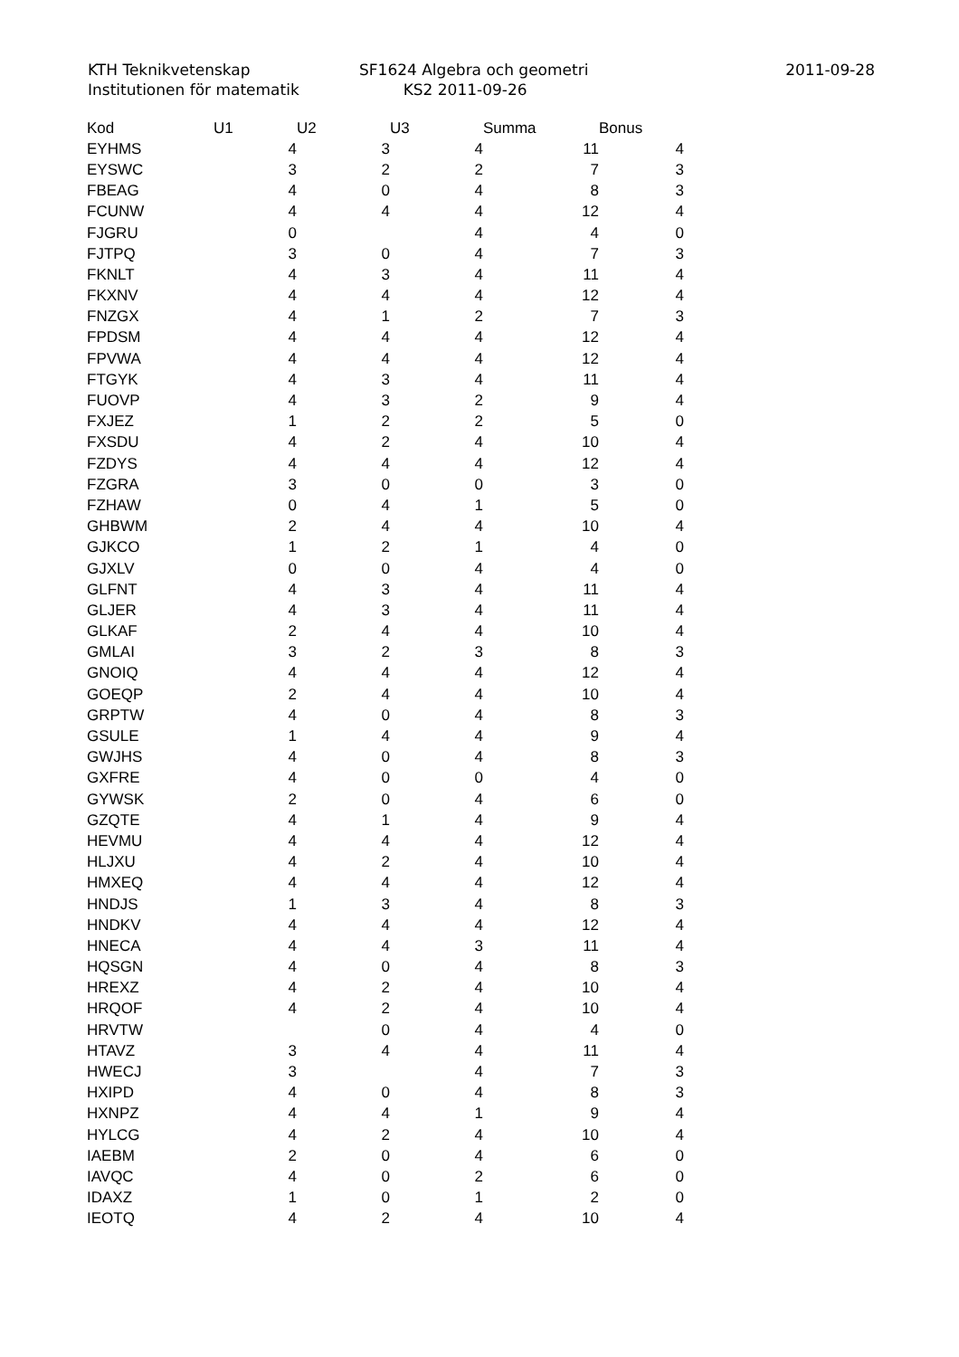KTH Teknikvetenskap
Institutionen för matematik
SF1624 Algebra och geometri
KS2 2011-09-26
2011-09-28
| Kod | U1 | U2 | U3 | Summa | Bonus |
| --- | --- | --- | --- | --- | --- |
| EYHMS | 4 | 3 | 4 | 11 | 4 |
| EYSWC | 3 | 2 | 2 | 7 | 3 |
| FBEAG | 4 | 0 | 4 | 8 | 3 |
| FCUNW | 4 | 4 | 4 | 12 | 4 |
| FJGRU | 0 | | 4 | 4 | 0 |
| FJTPQ | 3 | 0 | 4 | 7 | 3 |
| FKNLT | 4 | 3 | 4 | 11 | 4 |
| FKXNV | 4 | 4 | 4 | 12 | 4 |
| FNZGX | 4 | 1 | 2 | 7 | 3 |
| FPDSM | 4 | 4 | 4 | 12 | 4 |
| FPVWA | 4 | 4 | 4 | 12 | 4 |
| FTGYK | 4 | 3 | 4 | 11 | 4 |
| FUOVP | 4 | 3 | 2 | 9 | 4 |
| FXJEZ | 1 | 2 | 2 | 5 | 0 |
| FXSDU | 4 | 2 | 4 | 10 | 4 |
| FZDYS | 4 | 4 | 4 | 12 | 4 |
| FZGRA | 3 | 0 | 0 | 3 | 0 |
| FZHAW | 0 | 4 | 1 | 5 | 0 |
| GHBWM | 2 | 4 | 4 | 10 | 4 |
| GJKCO | 1 | 2 | 1 | 4 | 0 |
| GJXLV | 0 | 0 | 4 | 4 | 0 |
| GLFNT | 4 | 3 | 4 | 11 | 4 |
| GLJER | 4 | 3 | 4 | 11 | 4 |
| GLKAF | 2 | 4 | 4 | 10 | 4 |
| GMLAI | 3 | 2 | 3 | 8 | 3 |
| GNOIQ | 4 | 4 | 4 | 12 | 4 |
| GOEQP | 2 | 4 | 4 | 10 | 4 |
| GRPTW | 4 | 0 | 4 | 8 | 3 |
| GSULE | 1 | 4 | 4 | 9 | 4 |
| GWJHS | 4 | 0 | 4 | 8 | 3 |
| GXFRE | 4 | 0 | 0 | 4 | 0 |
| GYWSK | 2 | 0 | 4 | 6 | 0 |
| GZQTE | 4 | 1 | 4 | 9 | 4 |
| HEVMU | 4 | 4 | 4 | 12 | 4 |
| HLJXU | 4 | 2 | 4 | 10 | 4 |
| HMXEQ | 4 | 4 | 4 | 12 | 4 |
| HNDJS | 1 | 3 | 4 | 8 | 3 |
| HNDKV | 4 | 4 | 4 | 12 | 4 |
| HNECA | 4 | 4 | 3 | 11 | 4 |
| HQSGN | 4 | 0 | 4 | 8 | 3 |
| HREXZ | 4 | 2 | 4 | 10 | 4 |
| HRQOF | 4 | 2 | 4 | 10 | 4 |
| HRVTW | | 0 | 4 | 4 | 0 |
| HTAVZ | 3 | 4 | 4 | 11 | 4 |
| HWECJ | 3 | | 4 | 7 | 3 |
| HXIPD | 4 | 0 | 4 | 8 | 3 |
| HXNPZ | 4 | 4 | 1 | 9 | 4 |
| HYLCG | 4 | 2 | 4 | 10 | 4 |
| IAEBM | 2 | 0 | 4 | 6 | 0 |
| IAVQC | 4 | 0 | 2 | 6 | 0 |
| IDAXZ | 1 | 0 | 1 | 2 | 0 |
| IEOTQ | 4 | 2 | 4 | 10 | 4 |